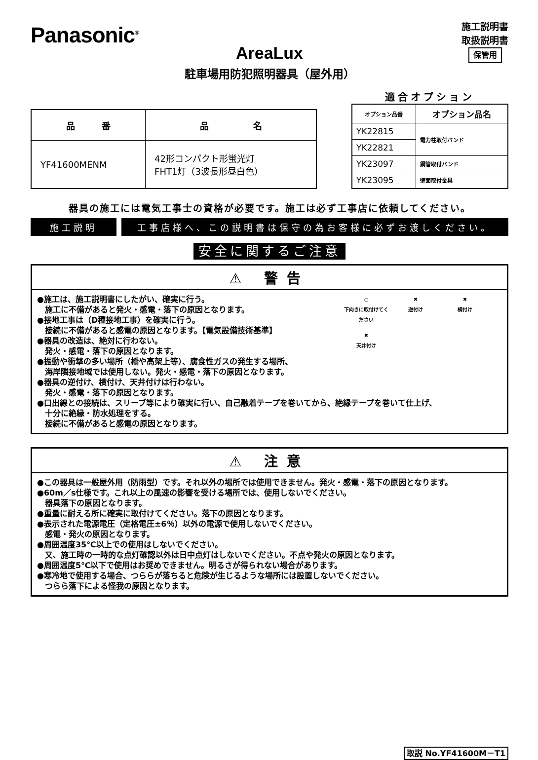Panasonic<sup>®</sup>
施工説明書
取扱説明書
保管用
AreaLux
駐車場用防犯照明器具（屋外用）
| 品 番 | 品 名 |
| --- | --- |
| YF41600MENM | 42形コンパクト形蛍光灯 FHT1灯（3波長形昼白色） |
適合オプション
| オプション品番 | オプション品名 |
| --- | --- |
| YK22815 | 電力柱取付バンド |
| YK22821 | |
| YK23097 | 鋼管取付バンド |
| YK23095 | 壁面取付金具 |
器具の施工には電気工事士の資格が必要です。施工は必ず工事店に依頼してください。
施工説明 工事店様へ、この説明書は保守の為お客様に必ずお渡しください。
安全に関するご注意
⚠ 警告
○
下向きに取付けてください
✖
逆付け
✖
横付け
✖
天井付け
●施工は、施工説明書にしたがい、確実に行う。
　施工に不備があると発火・感電・落下の原因となります。
●接地工事は（D種接地工事）を確実に行う。
　接続に不備があると感電の原因となります。【電気設備技術基準】
●器具の改造は、絶対に行わない。
　発火・感電・落下の原因となります。
●振動や衝撃の多い場所（橋や高架上等）、腐食性ガスの発生する場所、
　海岸隣接地域では使用しない。発火・感電・落下の原因となります。
●器具の逆付け、横付け、天井付けは行わない。
　発火・感電・落下の原因となります。
●口出線との接続は、スリーブ等により確実に行い、自己融着テープを巻いてから、絶縁テープを巻いて仕上げ、
　十分に絶縁・防水処理をする。
　接続に不備があると感電の原因となります。
⚠ 注意
●この器具は一般屋外用（防雨型）です。それ以外の場所では使用できません。発火・感電・落下の原因となります。
●60m／s仕様です。これ以上の風速の影響を受ける場所では、使用しないでください。
　器具落下の原因となります。
●重量に耐える所に確実に取付けてください。落下の原因となります。
●表示された電源電圧（定格電圧±6％）以外の電源で使用しないでください。
　感電・発火の原因となります。
●周囲温度35℃以上での使用はしないでください。
　又、施工時の一時的な点灯確認以外は日中点灯はしないでください。不点や発火の原因となります。
●周囲温度5℃以下で使用はお奨めできません。明るさが得られない場合があります。
●寒冷地で使用する場合、つららが落ちると危険が生じるような場所には設置しないでください。
　つらら落下による怪我の原因となります。
取説 No.YF41600M－T1